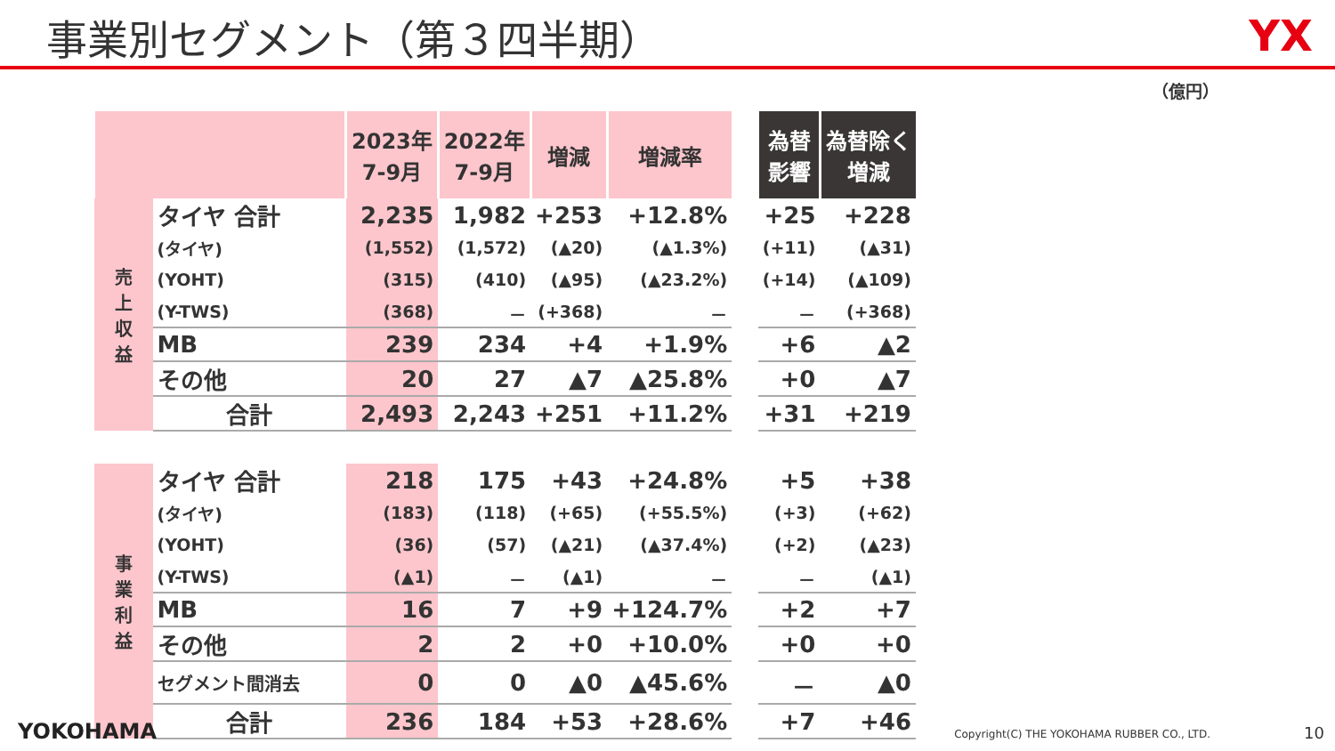事業別セグメント（第３四半期）
YX
（億円）
| | | 2023年 7-9月 | 2022年 7-9月 | 増減 | 増減率 | | 為替 影響 | 為替除く 増減 |
| 売 上 収 益 | タイヤ 合計 | 2,235 | 1,982 | +253 | +12.8% | | +25 | +228 |
| | (タイヤ) | (1,552) | (1,572) | (▲20) | (▲1.3%) | | (+11) | (▲31) |
| | (YOHT) | (315) | (410) | (▲95) | (▲23.2%) | | (+14) | (▲109) |
| | (Y-TWS) | (368) | － | (+368) | － | | － | (+368) |
| | MB | 239 | 234 | +4 | +1.9% | | +6 | ▲2 |
| | その他 | 20 | 27 | ▲7 | ▲25.8% | | +0 | ▲7 |
| | 合計 | 2,493 | 2,243 | +251 | +11.2% | | +31 | +219 |
| 事 業 利 益 | タイヤ 合計 | 218 | 175 | +43 | +24.8% | | +5 | +38 |
| | (タイヤ) | (183) | (118) | (+65) | (+55.5%) | | (+3) | (+62) |
| | (YOHT) | (36) | (57) | (▲21) | (▲37.4%) | | (+2) | (▲23) |
| | (Y-TWS) | (▲1) | － | (▲1) | － | | － | (▲1) |
| | MB | 16 | 7 | +9 | +124.7% | | +2 | +7 |
| | その他 | 2 | 2 | +0 | +10.0% | | +0 | +0 |
| | セグメント間消去 | 0 | 0 | ▲0 | ▲45.6% | | － | ▲0 |
| | 合計 | 236 | 184 | +53 | +28.6% | | +7 | +46 |
YOKOHAMA
Copyright(C) THE YOKOHAMA RUBBER CO., LTD. 10